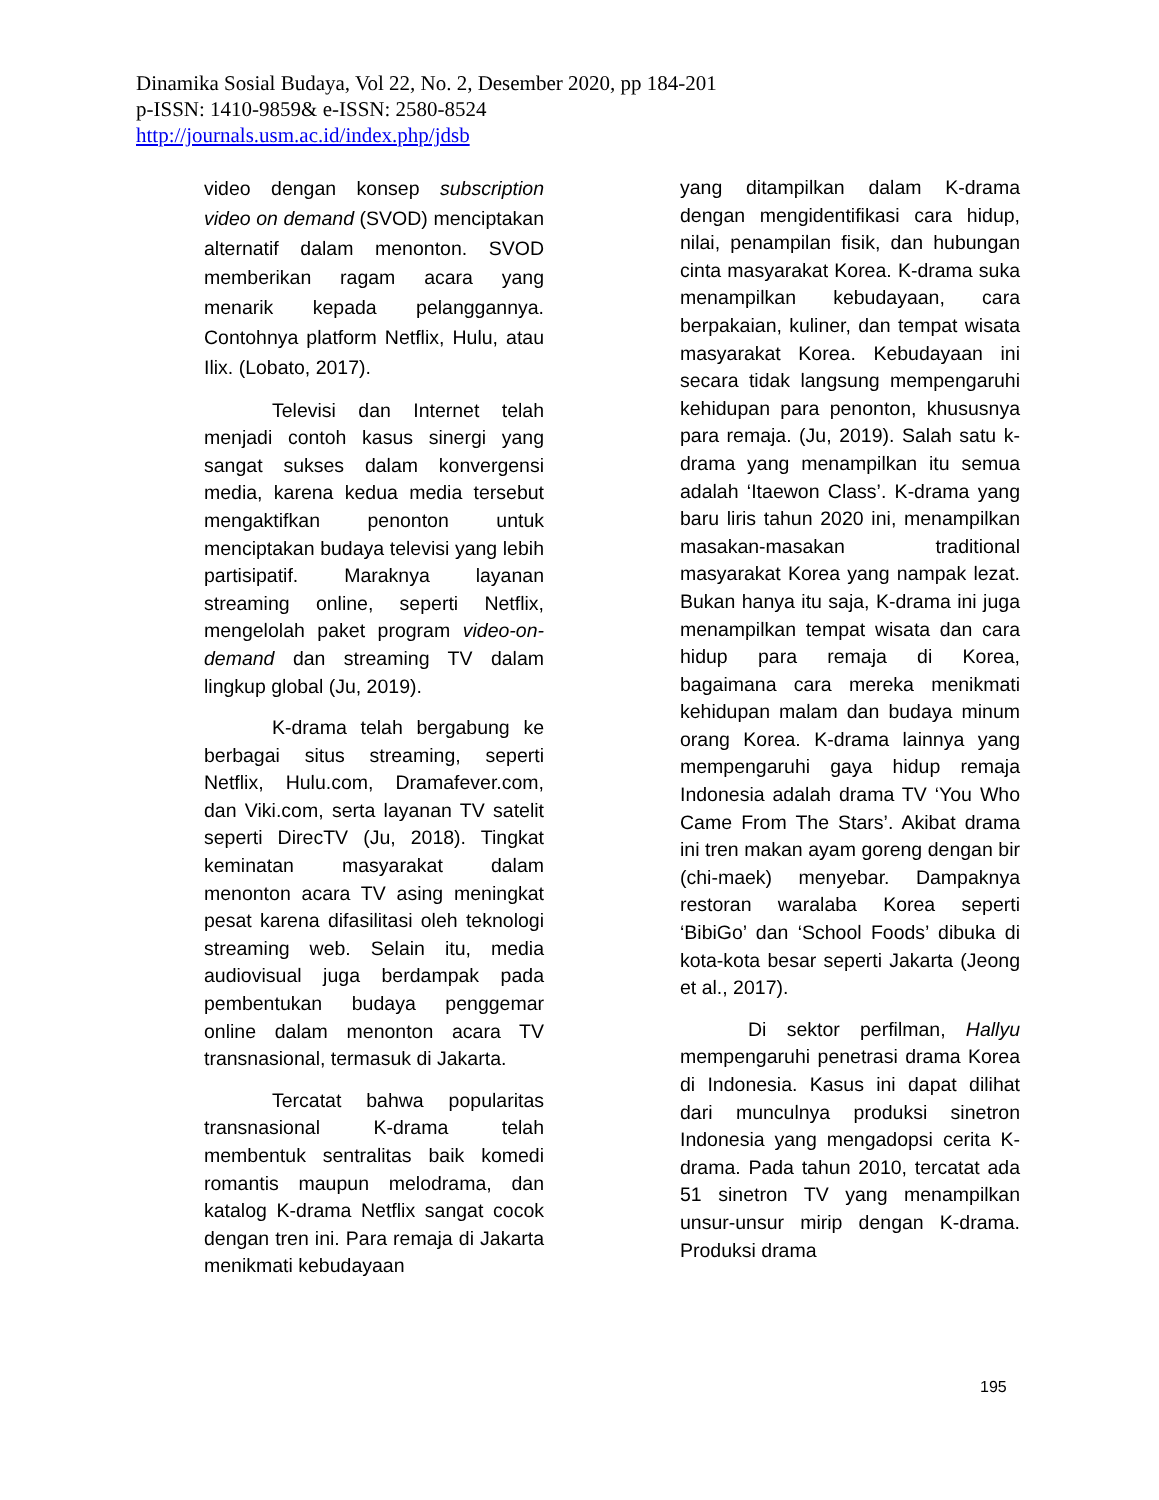Dinamika Sosial Budaya, Vol 22, No. 2, Desember 2020, pp 184-201
p-ISSN: 1410-9859& e-ISSN: 2580-8524
http://journals.usm.ac.id/index.php/jdsb
video dengan konsep subscription video on demand (SVOD) menciptakan alternatif dalam menonton. SVOD memberikan ragam acara yang menarik kepada pelanggannya. Contohnya platform Netflix, Hulu, atau Ilix. (Lobato, 2017).
Televisi dan Internet telah menjadi contoh kasus sinergi yang sangat sukses dalam konvergensi media, karena kedua media tersebut mengaktifkan penonton untuk menciptakan budaya televisi yang lebih partisipatif. Maraknya layanan streaming online, seperti Netflix, mengelolah paket program video-on-demand dan streaming TV dalam lingkup global (Ju, 2019).
K-drama telah bergabung ke berbagai situs streaming, seperti Netflix, Hulu.com, Dramafever.com, dan Viki.com, serta layanan TV satelit seperti DirecTV (Ju, 2018). Tingkat keminatan masyarakat dalam menonton acara TV asing meningkat pesat karena difasilitasi oleh teknologi streaming web. Selain itu, media audiovisual juga berdampak pada pembentukan budaya penggemar online dalam menonton acara TV transnasional, termasuk di Jakarta.
Tercatat bahwa popularitas transnasional K-drama telah membentuk sentralitas baik komedi romantis maupun melodrama, dan katalog K-drama Netflix sangat cocok dengan tren ini. Para remaja di Jakarta menikmati kebudayaan
yang ditampilkan dalam K-drama dengan mengidentifikasi cara hidup, nilai, penampilan fisik, dan hubungan cinta masyarakat Korea. K-drama suka menampilkan kebudayaan, cara berpakaian, kuliner, dan tempat wisata masyarakat Korea. Kebudayaan ini secara tidak langsung mempengaruhi kehidupan para penonton, khususnya para remaja. (Ju, 2019). Salah satu k-drama yang menampilkan itu semua adalah ‘Itaewon Class’. K-drama yang baru liris tahun 2020 ini, menampilkan masakan-masakan traditional masyarakat Korea yang nampak lezat. Bukan hanya itu saja, K-drama ini juga menampilkan tempat wisata dan cara hidup para remaja di Korea, bagaimana cara mereka menikmati kehidupan malam dan budaya minum orang Korea. K-drama lainnya yang mempengaruhi gaya hidup remaja Indonesia adalah drama TV ‘You Who Came From The Stars’. Akibat drama ini tren makan ayam goreng dengan bir (chi-maek) menyebar. Dampaknya restoran waralaba Korea seperti ‘BibiGo’ dan ‘School Foods’ dibuka di kota-kota besar seperti Jakarta (Jeong et al., 2017).
Di sektor perfilman, Hallyu mempengaruhi penetrasi drama Korea di Indonesia. Kasus ini dapat dilihat dari munculnya produksi sinetron Indonesia yang mengadopsi cerita K-drama. Pada tahun 2010, tercatat ada 51 sinetron TV yang menampilkan unsur-unsur mirip dengan K-drama. Produksi drama
195